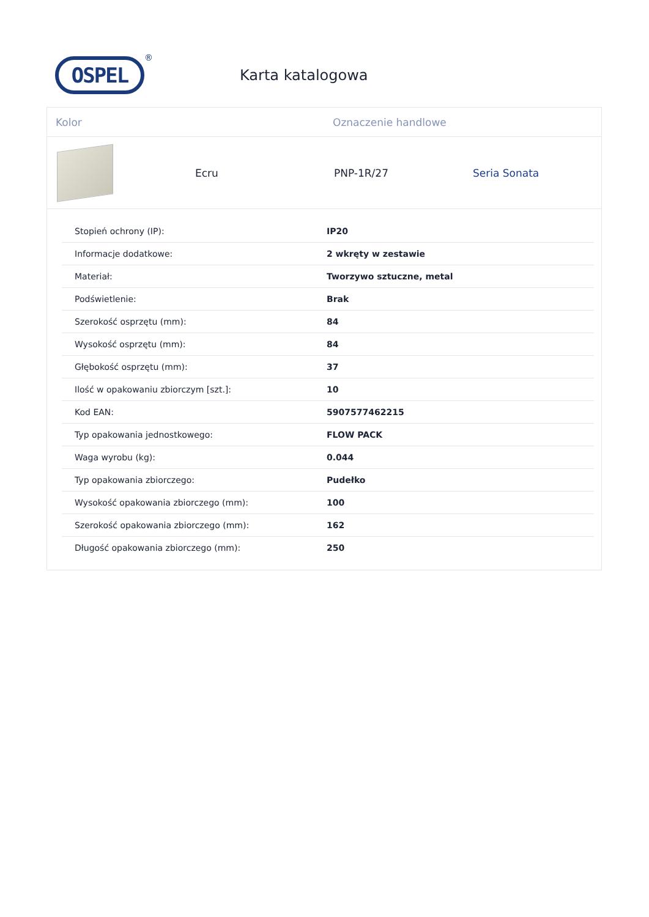OSPEL
®
Karta katalogowa
Kolor Oznaczenie handlowe
Ecru PNP-1R/27 Seria Sonata
| Stopień ochrony (IP): | IP20 |
| Informacje dodatkowe: | 2 wkręty w zestawie |
| Materiał: | Tworzywo sztuczne, metal |
| Podświetlenie: | Brak |
| Szerokość osprzętu (mm): | 84 |
| Wysokość osprzętu (mm): | 84 |
| Głębokość osprzętu (mm): | 37 |
| Ilość w opakowaniu zbiorczym [szt.]: | 10 |
| Kod EAN: | 5907577462215 |
| Typ opakowania jednostkowego: | FLOW PACK |
| Waga wyrobu (kg): | 0.044 |
| Typ opakowania zbiorczego: | Pudełko |
| Wysokość opakowania zbiorczego (mm): | 100 |
| Szerokość opakowania zbiorczego (mm): | 162 |
| Długość opakowania zbiorczego (mm): | 250 |